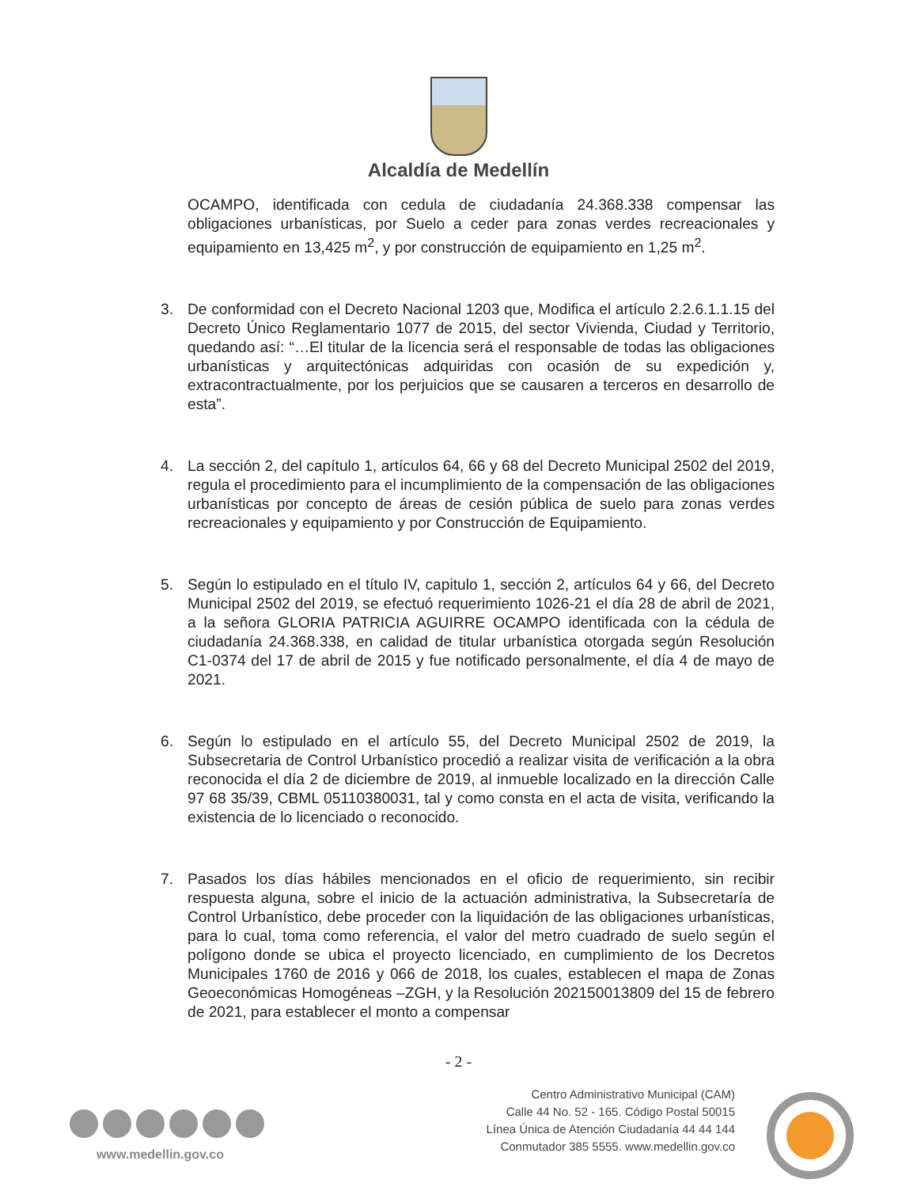Alcaldía de Medellín
OCAMPO, identificada con cedula de ciudadanía 24.368.338 compensar las obligaciones urbanísticas, por Suelo a ceder para zonas verdes recreacionales y equipamiento en 13,425 m<sup>2</sup>, y por construcción de equipamiento en 1,25 m<sup>2</sup>.
3. De conformidad con el Decreto Nacional 1203 que, Modifica el artículo 2.2.6.1.1.15 del Decreto Único Reglamentario 1077 de 2015, del sector Vivienda, Ciudad y Territorio, quedando así: “…El titular de la licencia será el responsable de todas las obligaciones urbanísticas y arquitectónicas adquiridas con ocasión de su expedición y, extracontractualmente, por los perjuicios que se causaren a terceros en desarrollo de esta”.
4. La sección 2, del capítulo 1, artículos 64, 66 y 68 del Decreto Municipal 2502 del 2019, regula el procedimiento para el incumplimiento de la compensación de las obligaciones urbanísticas por concepto de áreas de cesión pública de suelo para zonas verdes recreacionales y equipamiento y por Construcción de Equipamiento.
5. Según lo estipulado en el título IV, capitulo 1, sección 2, artículos 64 y 66, del Decreto Municipal 2502 del 2019, se efectuó requerimiento 1026-21 el día 28 de abril de 2021, a la señora GLORIA PATRICIA AGUIRRE OCAMPO identificada con la cédula de ciudadanía 24.368.338, en calidad de titular urbanística otorgada según Resolución C1-0374 del 17 de abril de 2015 y fue notificado personalmente, el día 4 de mayo de 2021.
6. Según lo estipulado en el artículo 55, del Decreto Municipal 2502 de 2019, la Subsecretaria de Control Urbanístico procedió a realizar visita de verificación a la obra reconocida el día 2 de diciembre de 2019, al inmueble localizado en la dirección Calle 97 68 35/39, CBML 05110380031, tal y como consta en el acta de visita, verificando la existencia de lo licenciado o reconocido.
7. Pasados los días hábiles mencionados en el oficio de requerimiento, sin recibir respuesta alguna, sobre el inicio de la actuación administrativa, la Subsecretaría de Control Urbanístico, debe proceder con la liquidación de las obligaciones urbanísticas, para lo cual, toma como referencia, el valor del metro cuadrado de suelo según el polígono donde se ubica el proyecto licenciado, en cumplimiento de los Decretos Municipales 1760 de 2016 y 066 de 2018, los cuales, establecen el mapa de Zonas Geoeconómicas Homogéneas –ZGH, y la Resolución 202150013809 del 15 de febrero de 2021, para establecer el monto a compensar
- 2 -
www.medellin.gov.co
Centro Administrativo Municipal (CAM)
Calle 44 No. 52 - 165. Código Postal 50015
Línea Única de Atención Ciudadanía 44 44 144
Conmutador 385 5555. www.medellin.gov.co